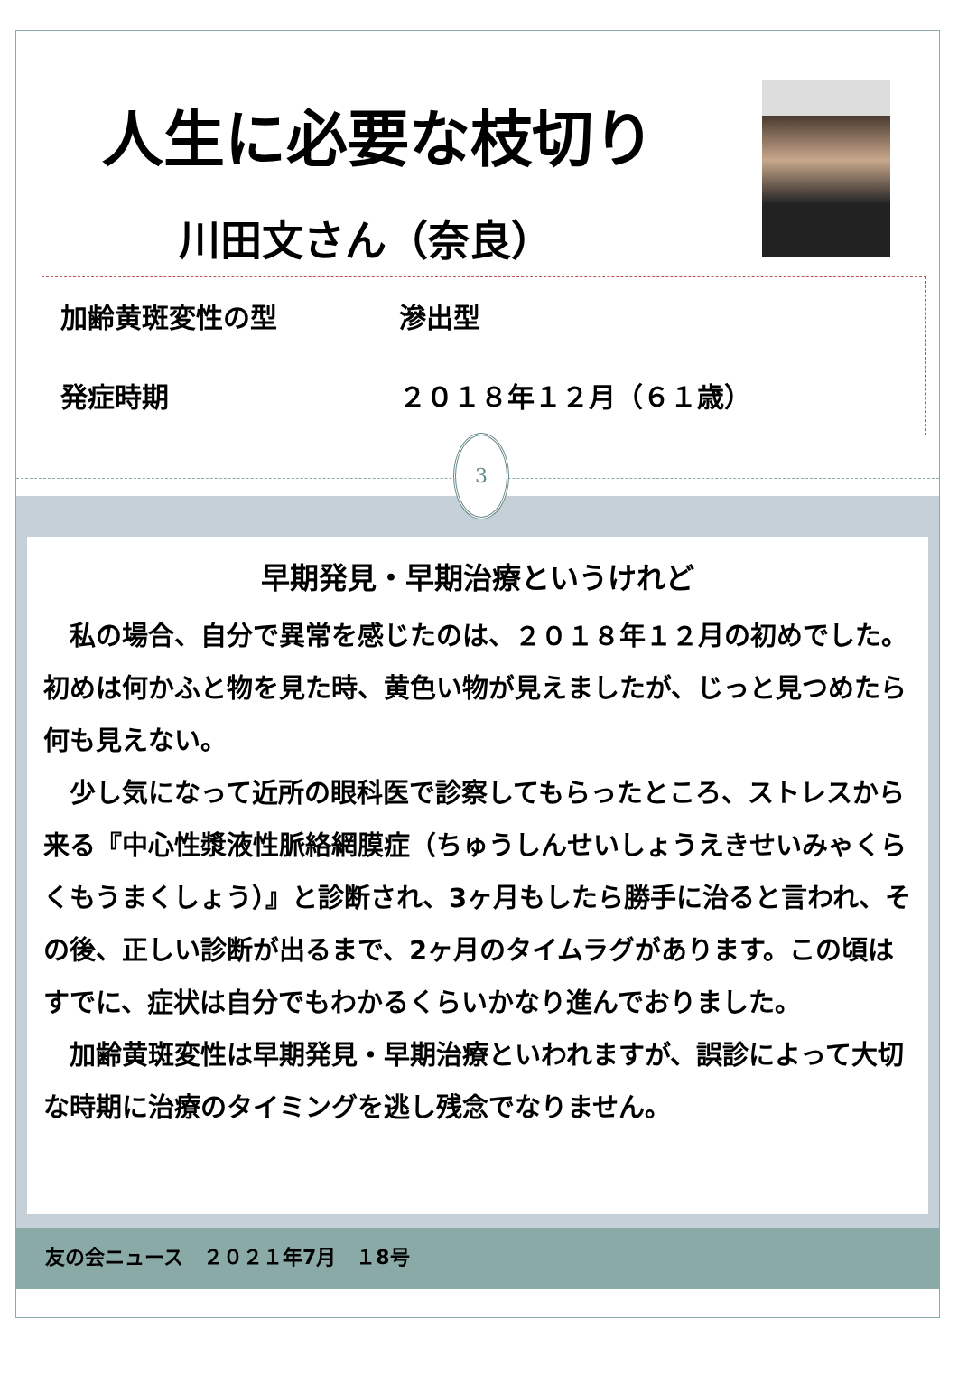人生に必要な枝切り
川田文さん（奈良）
加齢黄斑変性の型 滲出型
発症時期 ２０１８年１２月（６１歳）
3
早期発見・早期治療というけれど
　私の場合、自分で異常を感じたのは、２０１８年１２月の初めでした。初めは何かふと物を見た時、黄色い物が見えましたが、じっと見つめたら何も見えない。
　少し気になって近所の眼科医で診察してもらったところ、ストレスから来る『中心性漿液性脈絡網膜症（ちゅうしんせいしょうえきせいみゃくらくもうまくしょう）』と診断され、3ヶ月もしたら勝手に治ると言われ、その後、正しい診断が出るまで、2ヶ月のタイムラグがあります。この頃はすでに、症状は自分でもわかるくらいかなり進んでおりました。
　加齢黄斑変性は早期発見・早期治療といわれますが、誤診によって大切な時期に治療のタイミングを逃し残念でなりません。
友の会ニュース　２０２１年7月　１8号